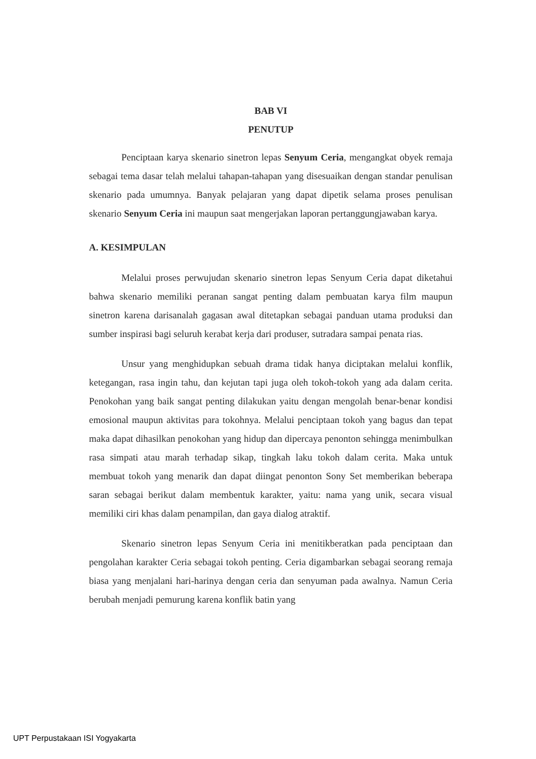BAB VI
PENUTUP
Penciptaan karya skenario sinetron lepas Senyum Ceria, mengangkat obyek remaja sebagai tema dasar telah melalui tahapan-tahapan yang disesuaikan dengan standar penulisan skenario pada umumnya. Banyak pelajaran yang dapat dipetik selama proses penulisan skenario Senyum Ceria ini maupun saat mengerjakan laporan pertanggungjawaban karya.
A. KESIMPULAN
Melalui proses perwujudan skenario sinetron lepas Senyum Ceria dapat diketahui bahwa skenario memiliki peranan sangat penting dalam pembuatan karya film maupun sinetron karena darisanalah gagasan awal ditetapkan sebagai panduan utama produksi dan sumber inspirasi bagi seluruh kerabat kerja dari produser, sutradara sampai penata rias.
Unsur yang menghidupkan sebuah drama tidak hanya diciptakan melalui konflik, ketegangan, rasa ingin tahu, dan kejutan tapi juga oleh tokoh-tokoh yang ada dalam cerita. Penokohan yang baik sangat penting dilakukan yaitu dengan mengolah benar-benar kondisi emosional maupun aktivitas para tokohnya. Melalui penciptaan tokoh yang bagus dan tepat maka dapat dihasilkan penokohan yang hidup dan dipercaya penonton sehingga menimbulkan rasa simpati atau marah terhadap sikap, tingkah laku tokoh dalam cerita. Maka untuk membuat tokoh yang menarik dan dapat diingat penonton Sony Set memberikan beberapa saran sebagai berikut dalam membentuk karakter, yaitu: nama yang unik, secara visual memiliki ciri khas dalam penampilan, dan gaya dialog atraktif.
Skenario sinetron lepas Senyum Ceria ini menitikberatkan pada penciptaan dan pengolahan karakter Ceria sebagai tokoh penting. Ceria digambarkan sebagai seorang remaja biasa yang menjalani hari-harinya dengan ceria dan senyuman pada awalnya. Namun Ceria berubah menjadi pemurung karena konflik batin yang
UPT Perpustakaan ISI Yogyakarta